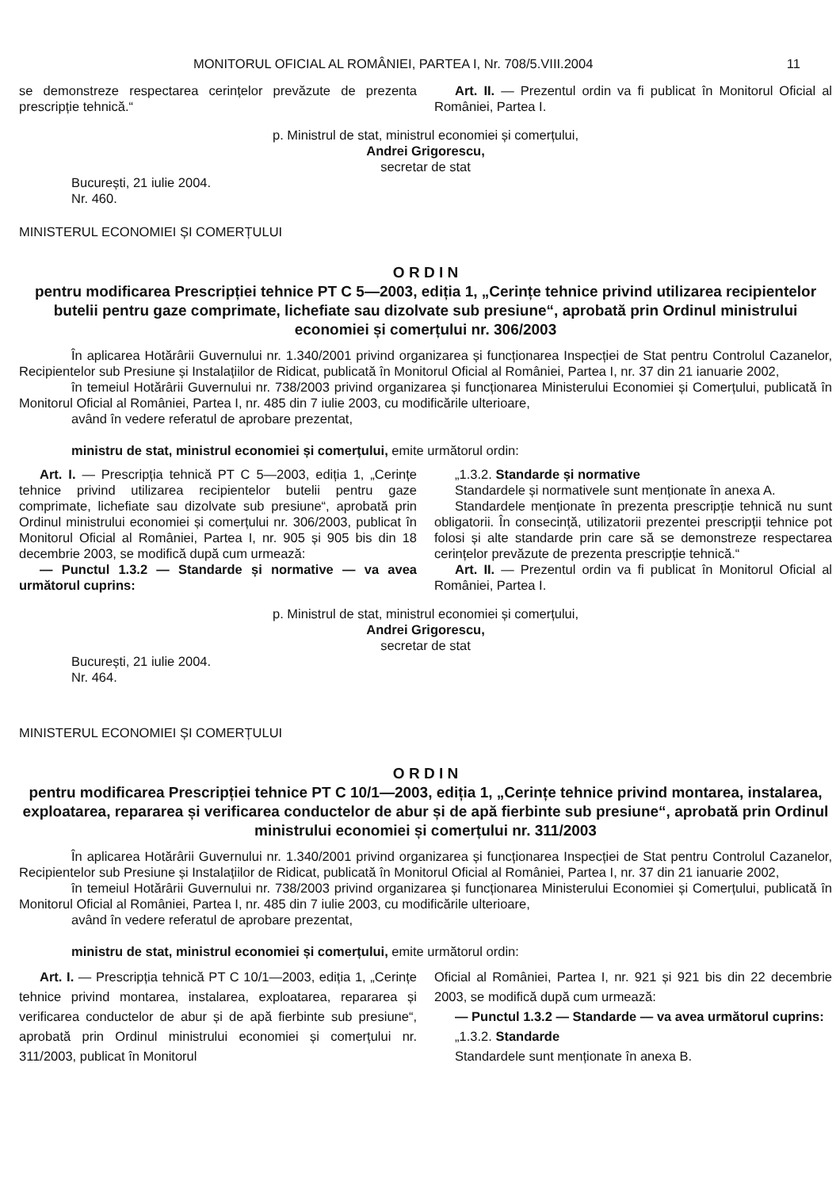MONITORUL OFICIAL AL ROMÂNIEI, PARTEA I, Nr. 708/5.VIII.2004 11
se demonstreze respectarea cerințelor prevăzute de prezenta prescripție tehnică.“
Art. II. — Prezentul ordin va fi publicat în Monitorul Oficial al României, Partea I.
p. Ministrul de stat, ministrul economiei și comerțului,
Andrei Grigorescu,
secretar de stat
București, 21 iulie 2004.
Nr. 460.
MINISTERUL ECONOMIEI ȘI COMERȚULUI
O R D I N
pentru modificarea Prescripției tehnice PT C 5—2003, ediția 1, „Cerințe tehnice privind utilizarea recipientelor butelii pentru gaze comprimate, lichefiate sau dizolvate sub presiune“, aprobată prin Ordinul ministrului economiei și comerțului nr. 306/2003
În aplicarea Hotărârii Guvernului nr. 1.340/2001 privind organizarea și funcționarea Inspecției de Stat pentru Controlul Cazanelor, Recipientelor sub Presiune și Instalațiilor de Ridicat, publicată în Monitorul Oficial al României, Partea I, nr. 37 din 21 ianuarie 2002,
în temeiul Hotărârii Guvernului nr. 738/2003 privind organizarea și funcționarea Ministerului Economiei și Comerțului, publicată în Monitorul Oficial al României, Partea I, nr. 485 din 7 iulie 2003, cu modificările ulterioare,
având în vedere referatul de aprobare prezentat,
ministru de stat, ministrul economiei și comerțului, emite următorul ordin:
Art. I. — Prescripția tehnică PT C 5—2003, ediția 1, „Cerințe tehnice privind utilizarea recipientelor butelii pentru gaze comprimate, lichefiate sau dizolvate sub presiune“, aprobată prin Ordinul ministrului economiei și comerțului nr. 306/2003, publicat în Monitorul Oficial al României, Partea I, nr. 905 și 905 bis din 18 decembrie 2003, se modifică după cum urmează:
— Punctul 1.3.2 — Standarde și normative — va avea următorul cuprins:
„1.3.2. Standarde și normative
Standardele și normativele sunt menționate în anexa A.
Standardele menționate în prezenta prescripție tehnică nu sunt obligatorii. În consecință, utilizatorii prezentei prescripții tehnice pot folosi și alte standarde prin care să se demonstreze respectarea cerințelor prevăzute de prezenta prescripție tehnică.“
Art. II. — Prezentul ordin va fi publicat în Monitorul Oficial al României, Partea I.
p. Ministrul de stat, ministrul economiei și comerțului,
Andrei Grigorescu,
secretar de stat
București, 21 iulie 2004.
Nr. 464.
MINISTERUL ECONOMIEI ȘI COMERȚULUI
O R D I N
pentru modificarea Prescripției tehnice PT C 10/1—2003, ediția 1, „Cerințe tehnice privind montarea, instalarea, exploatarea, repararea și verificarea conductelor de abur și de apă fierbinte sub presiune“, aprobată prin Ordinul ministrului economiei și comerțului nr. 311/2003
În aplicarea Hotărârii Guvernului nr. 1.340/2001 privind organizarea și funcționarea Inspecției de Stat pentru Controlul Cazanelor, Recipientelor sub Presiune și Instalațiilor de Ridicat, publicată în Monitorul Oficial al României, Partea I, nr. 37 din 21 ianuarie 2002,
în temeiul Hotărârii Guvernului nr. 738/2003 privind organizarea și funcționarea Ministerului Economiei și Comerțului, publicată în Monitorul Oficial al României, Partea I, nr. 485 din 7 iulie 2003, cu modificările ulterioare,
având în vedere referatul de aprobare prezentat,
ministru de stat, ministrul economiei și comerțului, emite următorul ordin:
Art. I. — Prescripția tehnică PT C 10/1—2003, ediția 1, „Cerințe tehnice privind montarea, instalarea, exploatarea, repararea și verificarea conductelor de abur și de apă fierbinte sub presiune“, aprobată prin Ordinul ministrului economiei și comerțului nr. 311/2003, publicat în Monitorul
Oficial al României, Partea I, nr. 921 și 921 bis din 22 decembrie 2003, se modifică după cum urmează:
— Punctul 1.3.2 — Standarde — va avea următorul cuprins:
„1.3.2. Standarde
Standardele sunt menționate în anexa B.